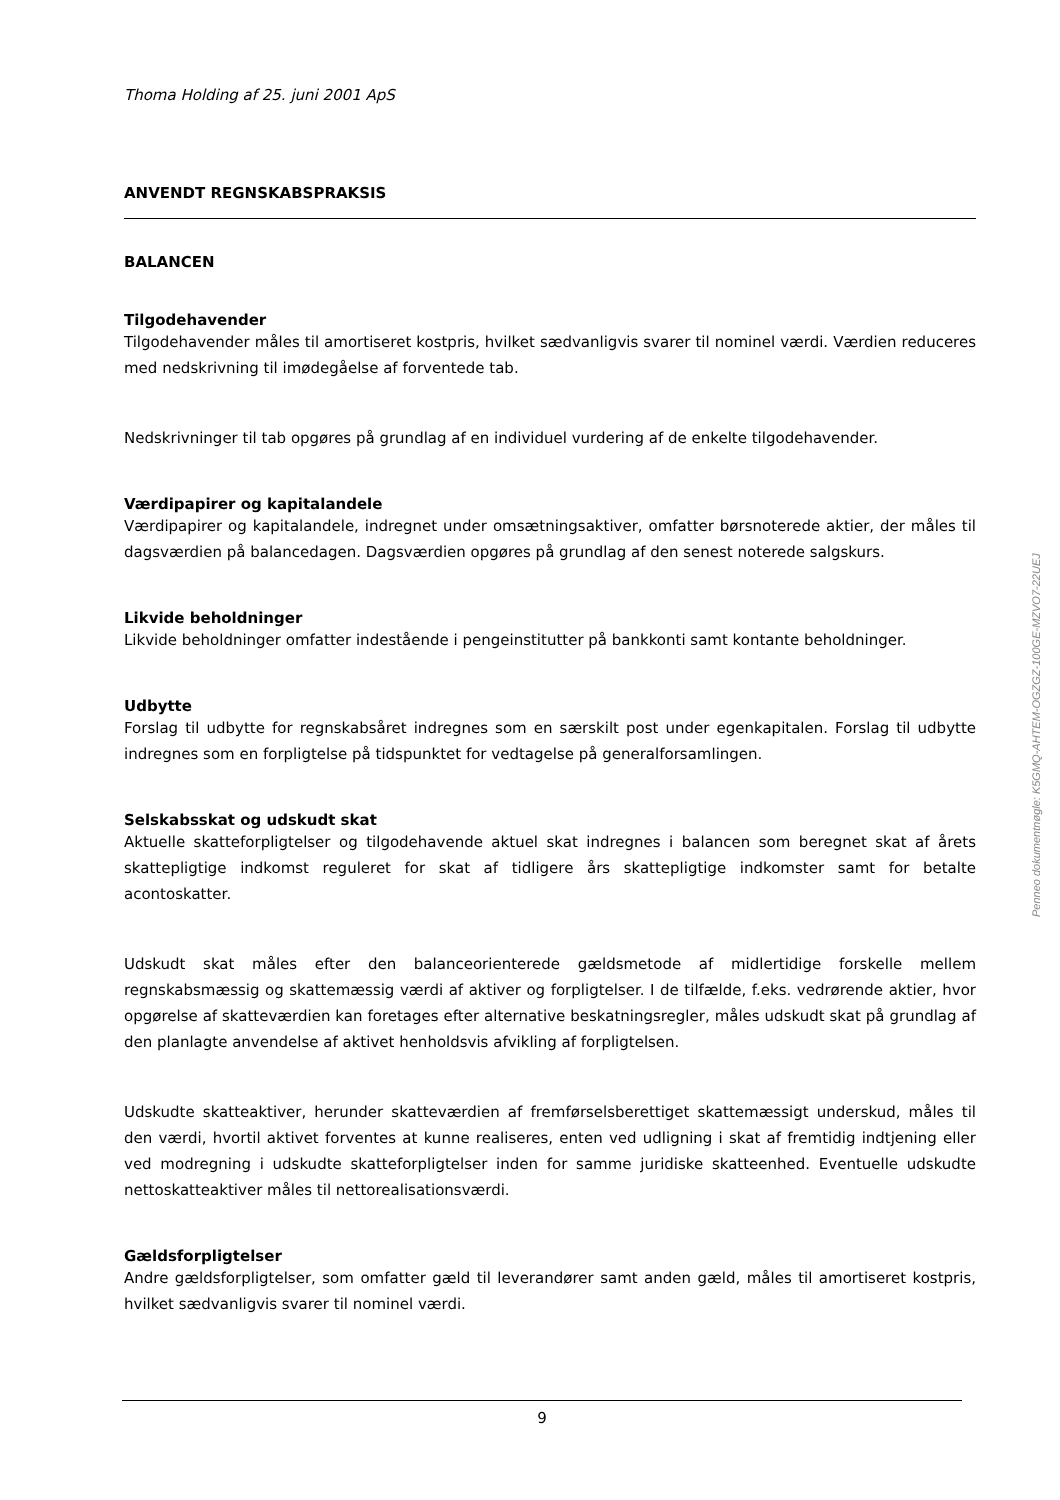Thoma Holding af 25. juni 2001 ApS
ANVENDT REGNSKABSPRAKSIS
BALANCEN
Tilgodehavender
Tilgodehavender måles til amortiseret kostpris, hvilket sædvanligvis svarer til nominel værdi. Værdien reduceres med nedskrivning til imødegåelse af forventede tab.
Nedskrivninger til tab opgøres på grundlag af en individuel vurdering af de enkelte tilgodehavender.
Værdipapirer og kapitalandele
Værdipapirer og kapitalandele, indregnet under omsætningsaktiver, omfatter børsnoterede aktier, der måles til dagsværdien på balancedagen. Dagsværdien opgøres på grundlag af den senest noterede salgskurs.
Likvide beholdninger
Likvide beholdninger omfatter indestående i pengeinstitutter på bankkonti samt kontante beholdninger.
Udbytte
Forslag til udbytte for regnskabsåret indregnes som en særskilt post under egenkapitalen. Forslag til udbytte indregnes som en forpligtelse på tidspunktet for vedtagelse på generalforsamlingen.
Selskabsskat og udskudt skat
Aktuelle skatteforpligtelser og tilgodehavende aktuel skat indregnes i balancen som beregnet skat af årets skattepligtige indkomst reguleret for skat af tidligere års skattepligtige indkomster samt for betalte acontoskatter.
Udskudt skat måles efter den balanceorienterede gældsmetode af midlertidige forskelle mellem regnskabsmæssig og skattemæssig værdi af aktiver og forpligtelser. I de tilfælde, f.eks. vedrørende aktier, hvor opgørelse af skatteværdien kan foretages efter alternative beskatningsregler, måles udskudt skat på grundlag af den planlagte anvendelse af aktivet henholdsvis afvikling af forpligtelsen.
Udskudte skatteaktiver, herunder skatteværdien af fremførselsberettiget skattemæssigt underskud, måles til den værdi, hvortil aktivet forventes at kunne realiseres, enten ved udligning i skat af fremtidig indtjening eller ved modregning i udskudte skatteforpligtelser inden for samme juridiske skatteenhed. Eventuelle udskudte nettoskatteaktiver måles til nettorealisationsværdi.
Gældsforpligtelser
Andre gældsforpligtelser, som omfatter gæld til leverandører samt anden gæld, måles til amortiseret kostpris, hvilket sædvanligvis svarer til nominel værdi.
Penneo dokumentnøgle: K5GMQ-AHTEM-OGZGZ-100GE-MZVO7-22UEJ
9